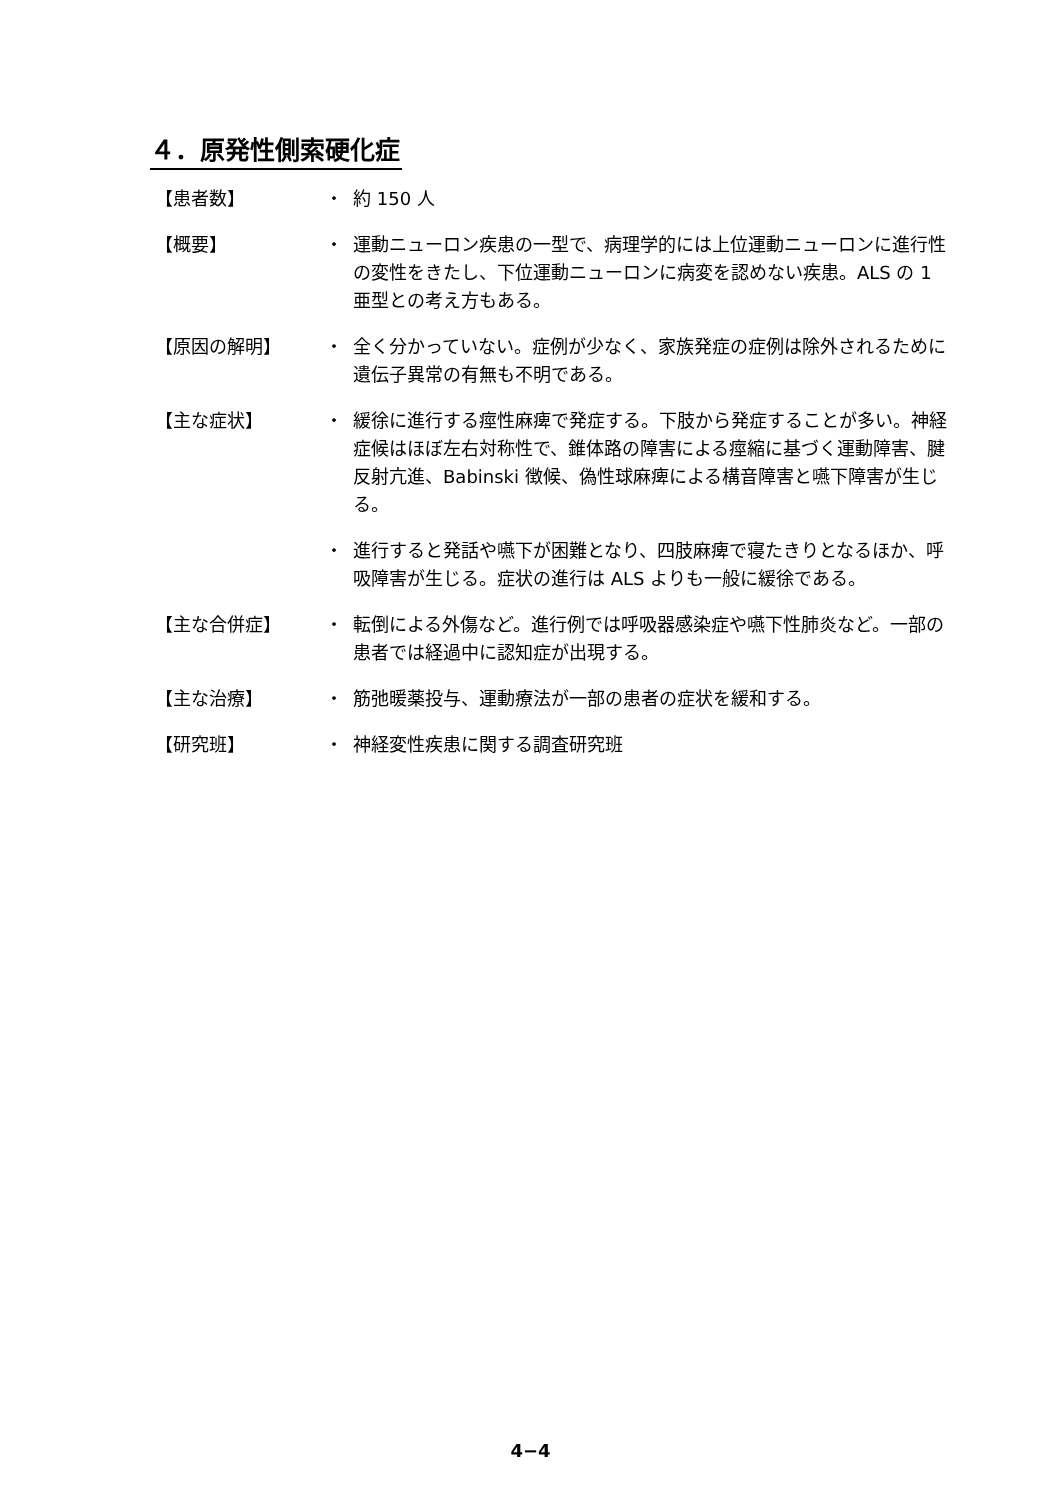４．原発性側索硬化症
【患者数】 ・ 約 150 人
【概要】 ・ 運動ニューロン疾患の一型で、病理学的には上位運動ニューロンに進行性の変性をきたし、下位運動ニューロンに病変を認めない疾患。ALS の 1 亜型との考え方もある。
【原因の解明】 ・ 全く分かっていない。症例が少なく、家族発症の症例は除外されるために遺伝子異常の有無も不明である。
【主な症状】 ・ 緩徐に進行する痙性麻痺で発症する。下肢から発症することが多い。神経症候はほぼ左右対称性で、錐体路の障害による痙縮に基づく運動障害、腱反射亢進、Babinski 徴候、偽性球麻痺による構音障害と嚥下障害が生じる。
・ 進行すると発話や嚥下が困難となり、四肢麻痺で寝たきりとなるほか、呼吸障害が生じる。症状の進行は ALS よりも一般に緩徐である。
【主な合併症】 ・ 転倒による外傷など。進行例では呼吸器感染症や嚥下性肺炎など。一部の患者では経過中に認知症が出現する。
【主な治療】 ・ 筋弛暖薬投与、運動療法が一部の患者の症状を緩和する。
【研究班】 ・ 神経変性疾患に関する調査研究班
4−4